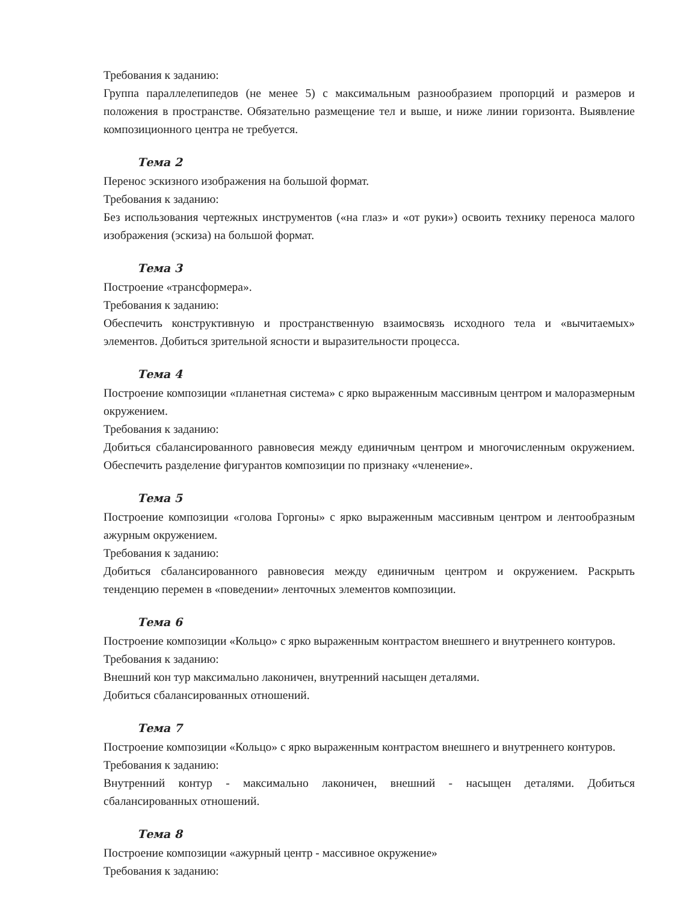Требования к заданию:
Группа параллелепипедов (не менее 5) с максимальным разнообразием пропорций и размеров и положения в пространстве. Обязательно размещение тел и выше, и ниже линии горизонта. Выявление композиционного центра не требуется.
Тема 2
Перенос эскизного изображения на большой формат.
Требования к заданию:
Без использования чертежных инструментов («на глаз» и «от руки») освоить технику переноса малого изображения (эскиза) на большой формат.
Тема 3
Построение «трансформера».
Требования к заданию:
Обеспечить конструктивную и пространственную взаимосвязь исходного тела и «вычитаемых» элементов. Добиться зрительной ясности и выразительности процесса.
Тема 4
Построение композиции «планетная система» с ярко выраженным массивным центром и малоразмерным окружением.
Требования к заданию:
Добиться сбалансированного равновесия между единичным центром и многочисленным окружением. Обеспечить разделение фигурантов композиции по признаку «членение».
Тема 5
Построение композиции «голова Горгоны» с ярко выраженным массивным центром и лентообразным ажурным окружением.
Требования к заданию:
Добиться сбалансированного равновесия между единичным центром и окружением. Раскрыть тенденцию перемен в «поведении» ленточных элементов композиции.
Тема 6
Построение композиции «Кольцо» с ярко выраженным контрастом внешнего и внутреннего контуров.
Требования к заданию:
Внешний кон тур максимально лаконичен, внутренний насыщен деталями.
Добиться сбалансированных отношений.
Тема 7
Построение композиции «Кольцо» с ярко выраженным контрастом внешнего и внутреннего контуров.
Требования к заданию:
Внутренний контур - максимально лаконичен, внешний - насыщен деталями. Добиться сбалансированных отношений.
Тема 8
Построение композиции «ажурный центр - массивное окружение»
Требования к заданию: